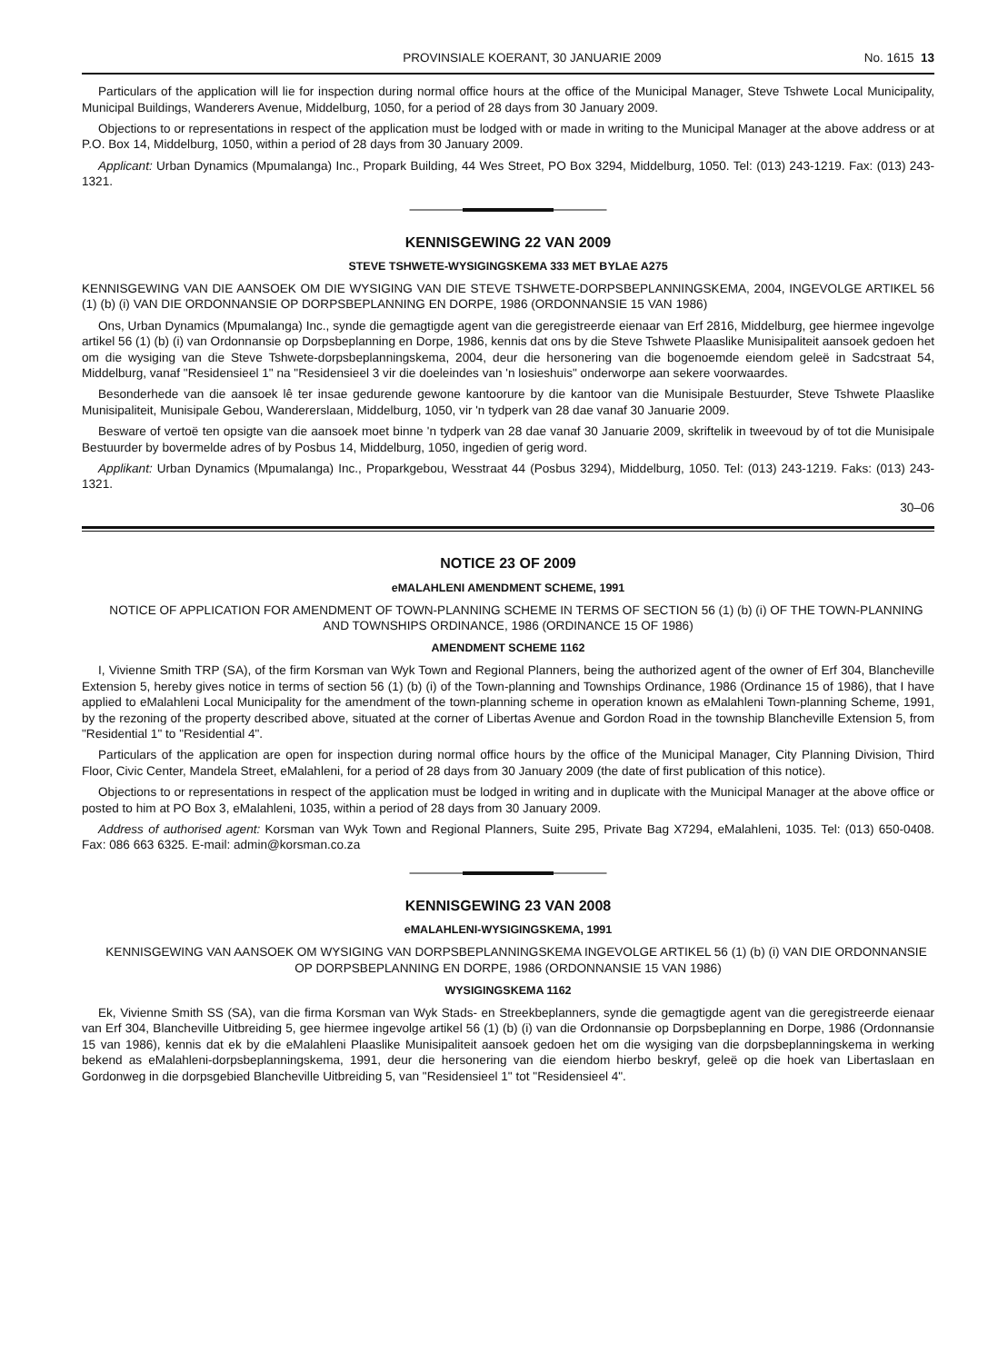PROVINSIALE KOERANT, 30 JANUARIE 2009 No. 1615 13
Particulars of the application will lie for inspection during normal office hours at the office of the Municipal Manager, Steve Tshwete Local Municipality, Municipal Buildings, Wanderers Avenue, Middelburg, 1050, for a period of 28 days from 30 January 2009.
Objections to or representations in respect of the application must be lodged with or made in writing to the Municipal Manager at the above address or at P.O. Box 14, Middelburg, 1050, within a period of 28 days from 30 January 2009.
Applicant: Urban Dynamics (Mpumalanga) Inc., Propark Building, 44 Wes Street, PO Box 3294, Middelburg, 1050. Tel: (013) 243-1219. Fax: (013) 243-1321.
KENNISGEWING 22 VAN 2009
STEVE TSHWETE-WYSIGINGSKEMA 333 MET BYLAE A275
KENNISGEWING VAN DIE AANSOEK OM DIE WYSIGING VAN DIE STEVE TSHWETE-DORPSBEPLANNINGSKEMA, 2004, INGEVOLGE ARTIKEL 56 (1) (b) (i) VAN DIE ORDONNANSIE OP DORPSBEPLANNING EN DORPE, 1986 (ORDONNANSIE 15 VAN 1986)
Ons, Urban Dynamics (Mpumalanga) Inc., synde die gemagtigde agent van die geregistreerde eienaar van Erf 2816, Middelburg, gee hiermee ingevolge artikel 56 (1) (b) (i) van Ordonnansie op Dorpsbeplanning en Dorpe, 1986, kennis dat ons by die Steve Tshwete Plaaslike Munisipaliteit aansoek gedoen het om die wysiging van die Steve Tshwete-dorpsbeplanningskema, 2004, deur die hersonering van die bogenoemde eiendom geleë in Sadcstraat 54, Middelburg, vanaf "Residensieel 1" na "Residensieel 3 vir die doeleindes van 'n losieshuis" onderworpe aan sekere voorwaardes.
Besonderhede van die aansoek lê ter insae gedurende gewone kantoorure by die kantoor van die Munisipale Bestuurder, Steve Tshwete Plaaslike Munisipaliteit, Munisipale Gebou, Wandererslaan, Middelburg, 1050, vir 'n tydperk van 28 dae vanaf 30 Januarie 2009.
Besware of vertoë ten opsigte van die aansoek moet binne 'n tydperk van 28 dae vanaf 30 Januarie 2009, skriftelik in tweevoud by of tot die Munisipale Bestuurder by bovermelde adres of by Posbus 14, Middelburg, 1050, ingedien of gerig word.
Applikant: Urban Dynamics (Mpumalanga) Inc., Proparkgebou, Wesstraat 44 (Posbus 3294), Middelburg, 1050. Tel: (013) 243-1219. Faks: (013) 243-1321.
30–06
NOTICE 23 OF 2009
eMALAHLENI AMENDMENT SCHEME, 1991
NOTICE OF APPLICATION FOR AMENDMENT OF TOWN-PLANNING SCHEME IN TERMS OF SECTION 56 (1) (b) (i) OF THE TOWN-PLANNING AND TOWNSHIPS ORDINANCE, 1986 (ORDINANCE 15 OF 1986)
AMENDMENT SCHEME 1162
I, Vivienne Smith TRP (SA), of the firm Korsman van Wyk Town and Regional Planners, being the authorized agent of the owner of Erf 304, Blancheville Extension 5, hereby gives notice in terms of section 56 (1) (b) (i) of the Town-planning and Townships Ordinance, 1986 (Ordinance 15 of 1986), that I have applied to eMalahleni Local Municipality for the amendment of the town-planning scheme in operation known as eMalahleni Town-planning Scheme, 1991, by the rezoning of the property described above, situated at the corner of Libertas Avenue and Gordon Road in the township Blancheville Extension 5, from "Residential 1" to "Residential 4".
Particulars of the application are open for inspection during normal office hours by the office of the Municipal Manager, City Planning Division, Third Floor, Civic Center, Mandela Street, eMalahleni, for a period of 28 days from 30 January 2009 (the date of first publication of this notice).
Objections to or representations in respect of the application must be lodged in writing and in duplicate with the Municipal Manager at the above office or posted to him at PO Box 3, eMalahleni, 1035, within a period of 28 days from 30 January 2009.
Address of authorised agent: Korsman van Wyk Town and Regional Planners, Suite 295, Private Bag X7294, eMalahleni, 1035. Tel: (013) 650-0408. Fax: 086 663 6325. E-mail: admin@korsman.co.za
KENNISGEWING 23 VAN 2008
eMALAHLENI-WYSIGINGSKEMA, 1991
KENNISGEWING VAN AANSOEK OM WYSIGING VAN DORPSBEPLANNINGSKEMA INGEVOLGE ARTIKEL 56 (1) (b) (i) VAN DIE ORDONNANSIE OP DORPSBEPLANNING EN DORPE, 1986 (ORDONNANSIE 15 VAN 1986)
WYSIGINGSKEMA 1162
Ek, Vivienne Smith SS (SA), van die firma Korsman van Wyk Stads- en Streekbeplanners, synde die gemagtigde agent van die geregistreerde eienaar van Erf 304, Blancheville Uitbreiding 5, gee hiermee ingevolge artikel 56 (1) (b) (i) van die Ordonnansie op Dorpsbeplanning en Dorpe, 1986 (Ordonnansie 15 van 1986), kennis dat ek by die eMalahleni Plaaslike Munisipaliteit aansoek gedoen het om die wysiging van die dorpsbeplanningskema in werking bekend as eMalahleni-dorpsbeplanningskema, 1991, deur die hersonering van die eiendom hierbo beskryf, geleë op die hoek van Libertaslaan en Gordonweg in die dorpsgebied Blancheville Uitbreiding 5, van "Residensieel 1" tot "Residensieel 4".